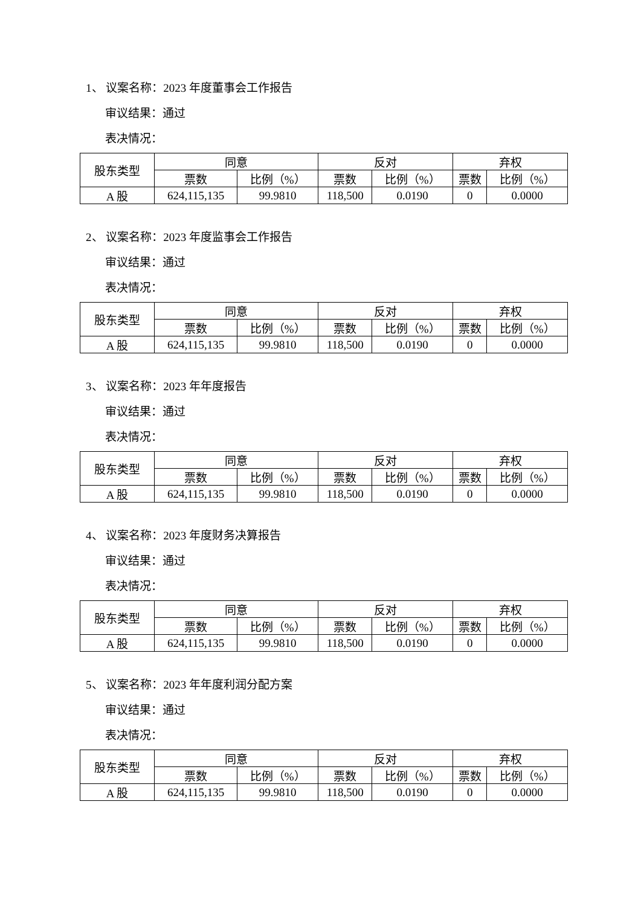1、 议案名称：2023 年度董事会工作报告
审议结果：通过
表决情况：
| 股东类型 | 同意 | | 反对 | | 弃权 | |
| | 票数 | 比例（%） | 票数 | 比例（%） | 票数 | 比例（%） |
| A 股 | 624,115,135 | 99.9810 | 118,500 | 0.0190 | 0 | 0.0000 |
2、 议案名称：2023 年度监事会工作报告
审议结果：通过
表决情况：
| 股东类型 | 同意 | | 反对 | | 弃权 | |
| | 票数 | 比例（%） | 票数 | 比例（%） | 票数 | 比例（%） |
| A 股 | 624,115,135 | 99.9810 | 118,500 | 0.0190 | 0 | 0.0000 |
3、 议案名称：2023 年年度报告
审议结果：通过
表决情况：
| 股东类型 | 同意 | | 反对 | | 弃权 | |
| | 票数 | 比例（%） | 票数 | 比例（%） | 票数 | 比例（%） |
| A 股 | 624,115,135 | 99.9810 | 118,500 | 0.0190 | 0 | 0.0000 |
4、 议案名称：2023 年度财务决算报告
审议结果：通过
表决情况：
| 股东类型 | 同意 | | 反对 | | 弃权 | |
| | 票数 | 比例（%） | 票数 | 比例（%） | 票数 | 比例（%） |
| A 股 | 624,115,135 | 99.9810 | 118,500 | 0.0190 | 0 | 0.0000 |
5、 议案名称：2023 年年度利润分配方案
审议结果：通过
表决情况：
| 股东类型 | 同意 | | 反对 | | 弃权 | |
| | 票数 | 比例（%） | 票数 | 比例（%） | 票数 | 比例（%） |
| A 股 | 624,115,135 | 99.9810 | 118,500 | 0.0190 | 0 | 0.0000 |